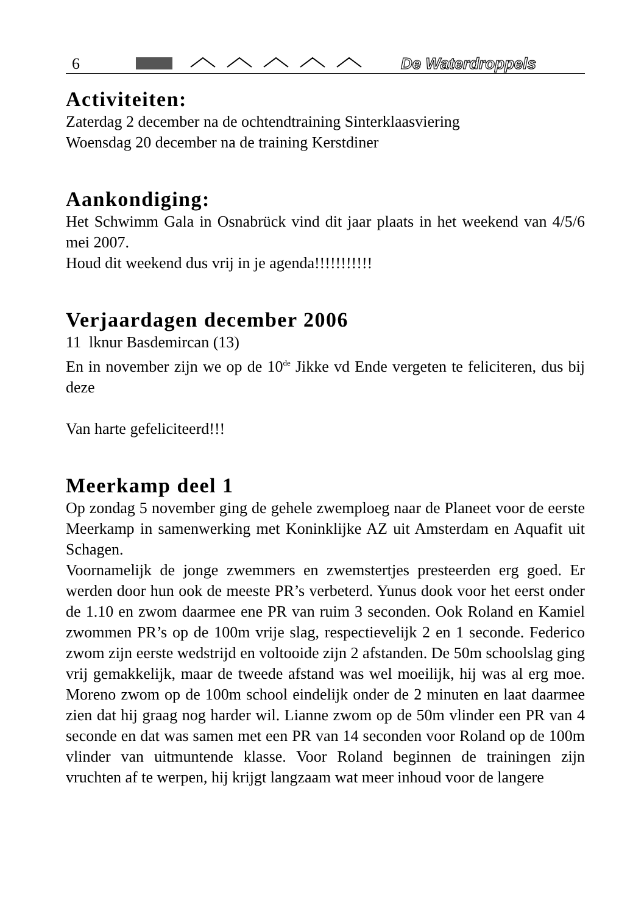6 De Waterdroppels
Activiteiten:
Zaterdag 2 december na de ochtendtraining Sinterklaasviering
Woensdag 20 december na de training Kerstdiner
Aankondiging:
Het Schwimm Gala in Osnabrück vind dit jaar plaats in het weekend van 4/5/6 mei 2007.
Houd dit weekend dus vrij in je agenda!!!!!!!!!!!
Verjaardagen december 2006
11 lknur Basdemircan (13)
En in november zijn we op de 10<sup>de</sup> Jikke vd Ende vergeten te feliciteren, dus bij deze
Van harte gefeliciteerd!!!
Meerkamp deel 1
Op zondag 5 november ging de gehele zwemploeg naar de Planeet voor de eerste Meerkamp in samenwerking met Koninklijke AZ uit Amsterdam en Aquafit uit Schagen.
Voornamelijk de jonge zwemmers en zwemstertjes presteerden erg goed. Er werden door hun ook de meeste PR’s verbeterd. Yunus dook voor het eerst onder de 1.10 en zwom daarmee ene PR van ruim 3 seconden. Ook Roland en Kamiel zwommen PR’s op de 100m vrije slag, respectievelijk 2 en 1 seconde. Federico zwom zijn eerste wedstrijd en voltooide zijn 2 afstanden. De 50m schoolslag ging vrij gemakkelijk, maar de tweede afstand was wel moeilijk, hij was al erg moe. Moreno zwom op de 100m school eindelijk onder de 2 minuten en laat daarmee zien dat hij graag nog harder wil. Lianne zwom op de 50m vlinder een PR van 4 seconde en dat was samen met een PR van 14 seconden voor Roland op de 100m vlinder van uitmuntende klasse. Voor Roland beginnen de trainingen zijn vruchten af te werpen, hij krijgt langzaam wat meer inhoud voor de langere